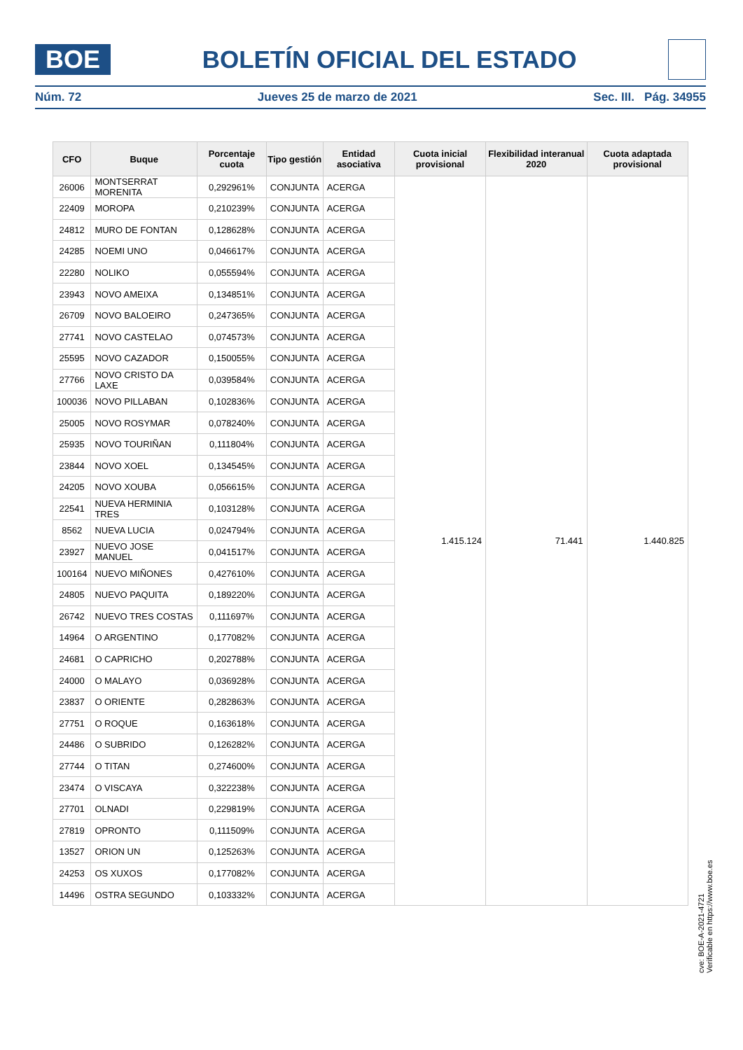BOE
BOLETÍN OFICIAL DEL ESTADO
Núm. 72 Jueves 25 de marzo de 2021 Sec. III. Pág. 34955
| CFO | Buque | Porcentaje cuota | Tipo gestión | Entidad asociativa | Cuota inicial provisional | Flexibilidad interanual 2020 | Cuota adaptada provisional |
| --- | --- | --- | --- | --- | --- | --- | --- |
| 26006 | MONTSERRAT MORENITA | 0,292961% | CONJUNTA | ACERGA | 1.415.124 | 71.441 | 1.440.825 |
| 22409 | MOROPA | 0,210239% | CONJUNTA | ACERGA | | | |
| 24812 | MURO DE FONTAN | 0,128628% | CONJUNTA | ACERGA | | | |
| 24285 | NOEMI UNO | 0,046617% | CONJUNTA | ACERGA | | | |
| 22280 | NOLIKO | 0,055594% | CONJUNTA | ACERGA | | | |
| 23943 | NOVO AMEIXA | 0,134851% | CONJUNTA | ACERGA | | | |
| 26709 | NOVO BALOEIRO | 0,247365% | CONJUNTA | ACERGA | | | |
| 27741 | NOVO CASTELAO | 0,074573% | CONJUNTA | ACERGA | | | |
| 25595 | NOVO CAZADOR | 0,150055% | CONJUNTA | ACERGA | | | |
| 27766 | NOVO CRISTO DA LAXE | 0,039584% | CONJUNTA | ACERGA | | | |
| 100036 | NOVO PILLABAN | 0,102836% | CONJUNTA | ACERGA | | | |
| 25005 | NOVO ROSYMAR | 0,078240% | CONJUNTA | ACERGA | | | |
| 25935 | NOVO TOURIÑAN | 0,111804% | CONJUNTA | ACERGA | | | |
| 23844 | NOVO XOEL | 0,134545% | CONJUNTA | ACERGA | | | |
| 24205 | NOVO XOUBA | 0,056615% | CONJUNTA | ACERGA | | | |
| 22541 | NUEVA HERMINIA TRES | 0,103128% | CONJUNTA | ACERGA | | | |
| 8562 | NUEVA LUCIA | 0,024794% | CONJUNTA | ACERGA | | | |
| 23927 | NUEVO JOSE MANUEL | 0,041517% | CONJUNTA | ACERGA | | | |
| 100164 | NUEVO MIÑONES | 0,427610% | CONJUNTA | ACERGA | | | |
| 24805 | NUEVO PAQUITA | 0,189220% | CONJUNTA | ACERGA | | | |
| 26742 | NUEVO TRES COSTAS | 0,111697% | CONJUNTA | ACERGA | | | |
| 14964 | O ARGENTINO | 0,177082% | CONJUNTA | ACERGA | | | |
| 24681 | O CAPRICHO | 0,202788% | CONJUNTA | ACERGA | | | |
| 24000 | O MALAYO | 0,036928% | CONJUNTA | ACERGA | | | |
| 23837 | O ORIENTE | 0,282863% | CONJUNTA | ACERGA | | | |
| 27751 | O ROQUE | 0,163618% | CONJUNTA | ACERGA | | | |
| 24486 | O SUBRIDO | 0,126282% | CONJUNTA | ACERGA | | | |
| 27744 | O TITAN | 0,274600% | CONJUNTA | ACERGA | | | |
| 23474 | O VISCAYA | 0,322238% | CONJUNTA | ACERGA | | | |
| 27701 | OLNADI | 0,229819% | CONJUNTA | ACERGA | | | |
| 27819 | OPRONTO | 0,111509% | CONJUNTA | ACERGA | | | |
| 13527 | ORION UN | 0,125263% | CONJUNTA | ACERGA | | | |
| 24253 | OS XUXOS | 0,177082% | CONJUNTA | ACERGA | | | |
| 14496 | OSTRA SEGUNDO | 0,103332% | CONJUNTA | ACERGA | | | |
cve: BOE-A-2021-4721
Verificable en https://www.boe.es